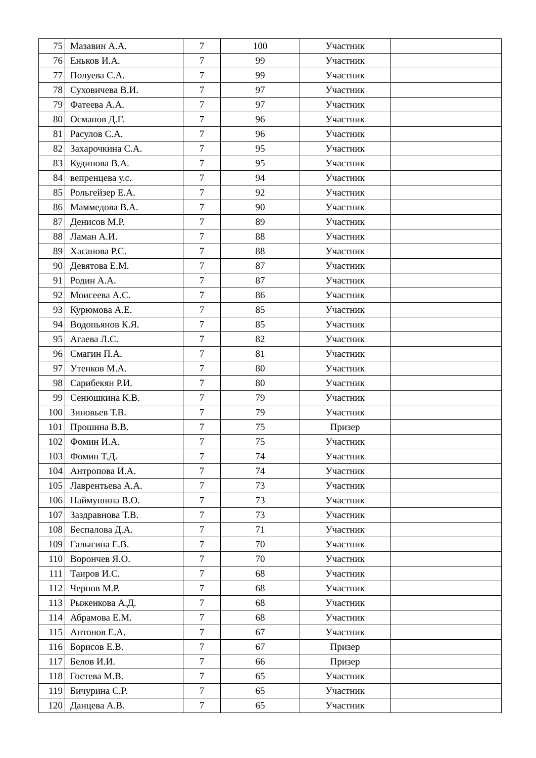| 75 | Мазавин А.А. | 7 | 100 | Участник | |
| 76 | Еньков И.А. | 7 | 99 | Участник | |
| 77 | Полуева С.А. | 7 | 99 | Участник | |
| 78 | Суховичева В.И. | 7 | 97 | Участник | |
| 79 | Фатеева А.А. | 7 | 97 | Участник | |
| 80 | Османов Д.Г. | 7 | 96 | Участник | |
| 81 | Расулов С.А. | 7 | 96 | Участник | |
| 82 | Захарочкина С.А. | 7 | 95 | Участник | |
| 83 | Кудинова В.А. | 7 | 95 | Участник | |
| 84 | вепренцева у.с. | 7 | 94 | Участник | |
| 85 | Рольгейзер Е.А. | 7 | 92 | Участник | |
| 86 | Маммедова В.А. | 7 | 90 | Участник | |
| 87 | Денисов М.Р. | 7 | 89 | Участник | |
| 88 | Ламан А.И. | 7 | 88 | Участник | |
| 89 | Хасанова Р.С. | 7 | 88 | Участник | |
| 90 | Девятова Е.М. | 7 | 87 | Участник | |
| 91 | Родин А.А. | 7 | 87 | Участник | |
| 92 | Моисеева А.С. | 7 | 86 | Участник | |
| 93 | Курюмова А.Е. | 7 | 85 | Участник | |
| 94 | Водопьянов К.Я. | 7 | 85 | Участник | |
| 95 | Агаева Л.С. | 7 | 82 | Участник | |
| 96 | Смагин П.А. | 7 | 81 | Участник | |
| 97 | Утенков М.А. | 7 | 80 | Участник | |
| 98 | Сарибекян Р.И. | 7 | 80 | Участник | |
| 99 | Сенюшкина К.В. | 7 | 79 | Участник | |
| 100 | Зиновьев Т.В. | 7 | 79 | Участник | |
| 101 | Прошина В.В. | 7 | 75 | Призер | |
| 102 | Фомин И.А. | 7 | 75 | Участник | |
| 103 | Фомин Т.Д. | 7 | 74 | Участник | |
| 104 | Антропова И.А. | 7 | 74 | Участник | |
| 105 | Лаврентьева А.А. | 7 | 73 | Участник | |
| 106 | Наймушина В.О. | 7 | 73 | Участник | |
| 107 | Заздравнова Т.В. | 7 | 73 | Участник | |
| 108 | Беспалова Д.А. | 7 | 71 | Участник | |
| 109 | Галыгина Е.В. | 7 | 70 | Участник | |
| 110 | Ворончев Я.О. | 7 | 70 | Участник | |
| 111 | Таиров И.С. | 7 | 68 | Участник | |
| 112 | Чернов М.Р. | 7 | 68 | Участник | |
| 113 | Рыженкова А.Д. | 7 | 68 | Участник | |
| 114 | Абрамова Е.М. | 7 | 68 | Участник | |
| 115 | Антонов Е.А. | 7 | 67 | Участник | |
| 116 | Борисов Е.В. | 7 | 67 | Призер | |
| 117 | Белов И.И. | 7 | 66 | Призер | |
| 118 | Гостева М.В. | 7 | 65 | Участник | |
| 119 | Бичурина С.Р. | 7 | 65 | Участник | |
| 120 | Данцева А.В. | 7 | 65 | Участник | |